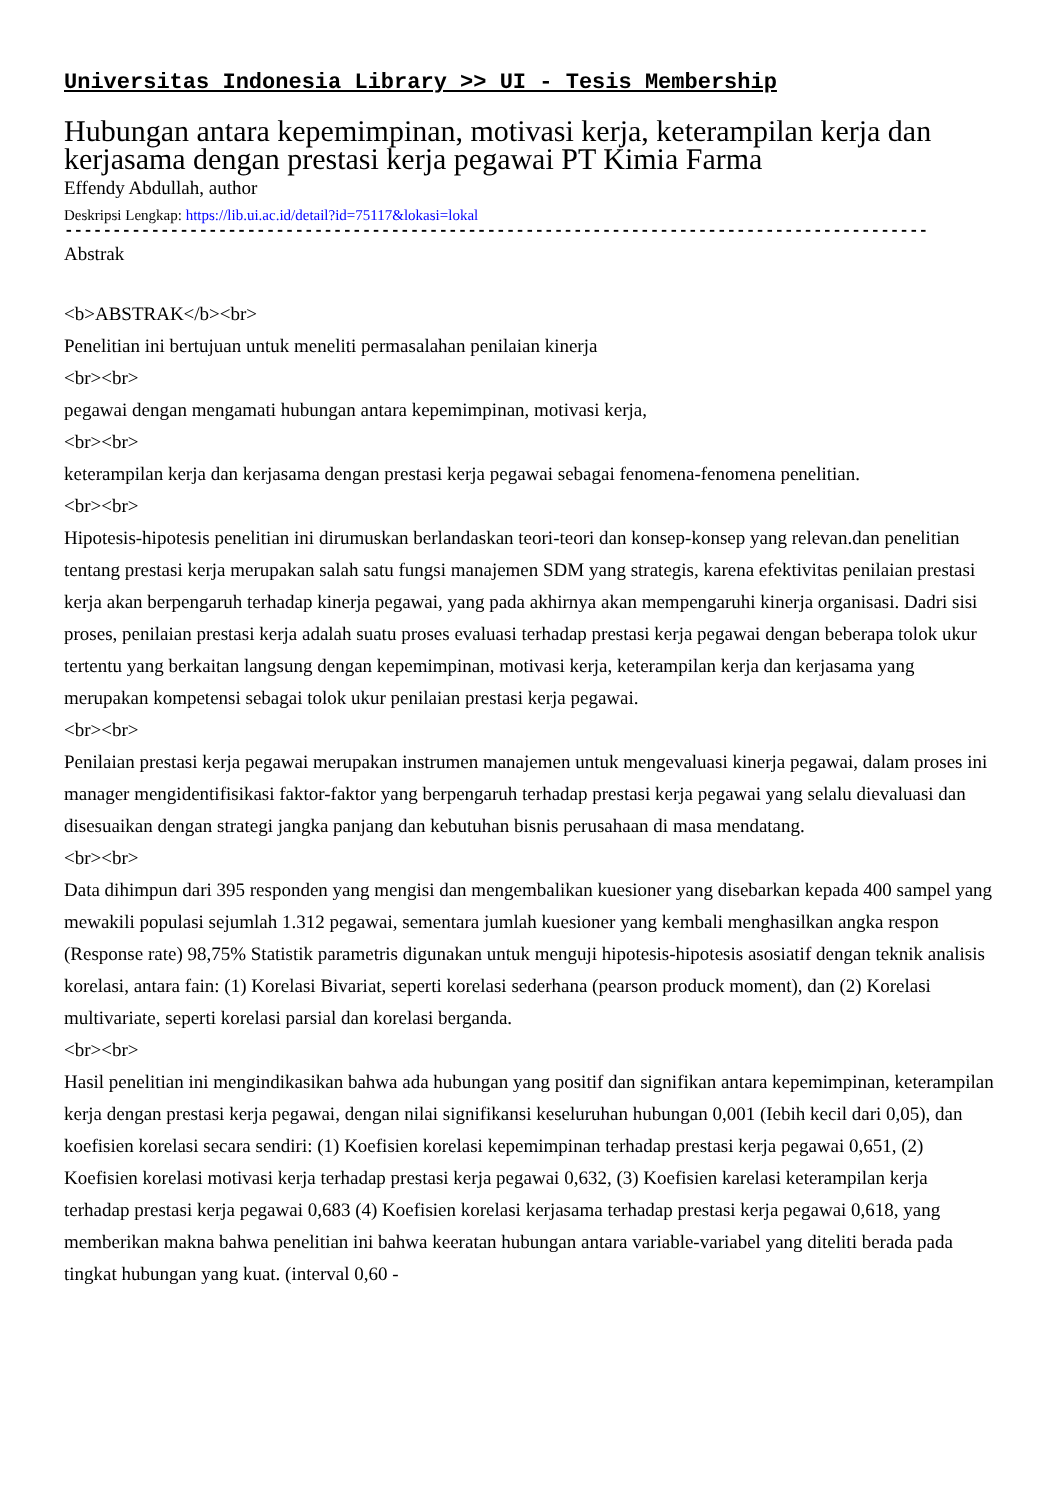Universitas Indonesia Library >> UI - Tesis Membership
Hubungan antara kepemimpinan, motivasi kerja, keterampilan kerja dan kerjasama dengan prestasi kerja pegawai PT Kimia Farma
Effendy Abdullah, author
Deskripsi Lengkap: https://lib.ui.ac.id/detail?id=75117&lokasi=lokal
------------------------------------------------------------------------------------------
Abstrak
<b>ABSTRAK</b><br>
Penelitian ini bertujuan untuk meneliti permasalahan penilaian kinerja
<br><br>
pegawai dengan mengamati hubungan antara kepemimpinan, motivasi kerja,
<br><br>
keterampilan kerja dan kerjasama dengan prestasi kerja pegawai sebagai fenomena-fenomena penelitian.
<br><br>
Hipotesis-hipotesis penelitian ini dirumuskan berlandaskan teori-teori dan konsep-konsep yang relevan.dan penelitian tentang prestasi kerja merupakan salah satu fungsi manajemen SDM yang strategis, karena efektivitas penilaian prestasi kerja akan berpengaruh terhadap kinerja pegawai, yang pada akhirnya akan mempengaruhi kinerja organisasi. Dadri sisi proses, penilaian prestasi kerja adalah suatu proses evaluasi terhadap prestasi kerja pegawai dengan beberapa tolok ukur tertentu yang berkaitan langsung dengan kepemimpinan, motivasi kerja, keterampilan kerja dan kerjasama yang merupakan kompetensi sebagai tolok ukur penilaian prestasi kerja pegawai.
<br><br>
Penilaian prestasi kerja pegawai merupakan instrumen manajemen untuk mengevaluasi kinerja pegawai, dalam proses ini manager mengidentifisikasi faktor-faktor yang berpengaruh terhadap prestasi kerja pegawai yang selalu dievaluasi dan disesuaikan dengan strategi jangka panjang dan kebutuhan bisnis perusahaan di masa mendatang.
<br><br>
Data dihimpun dari 395 responden yang mengisi dan mengembalikan kuesioner yang disebarkan kepada 400 sampel yang mewakili populasi sejumlah 1.312 pegawai, sementara jumlah kuesioner yang kembali menghasilkan angka respon (Response rate) 98,75% Statistik parametris digunakan untuk menguji hipotesis-hipotesis asosiatif dengan teknik analisis korelasi, antara fain: (1) Korelasi Bivariat, seperti korelasi sederhana (pearson produck moment), dan (2) Korelasi multivariate, seperti korelasi parsial dan korelasi berganda.
<br><br>
Hasil penelitian ini mengindikasikan bahwa ada hubungan yang positif dan signifikan antara kepemimpinan, keterampilan kerja dengan prestasi kerja pegawai, dengan nilai signifikansi keseluruhan hubungan 0,001 (Iebih kecil dari 0,05), dan koefisien korelasi secara sendiri: (1) Koefisien korelasi kepemimpinan terhadap prestasi kerja pegawai 0,651, (2) Koefisien korelasi motivasi kerja terhadap prestasi kerja pegawai 0,632, (3) Koefisien karelasi keterampilan kerja terhadap prestasi kerja pegawai 0,683 (4) Koefisien korelasi kerjasama terhadap prestasi kerja pegawai 0,618, yang memberikan makna bahwa penelitian ini bahwa keeratan hubungan antara variable-variabel yang diteliti berada pada tingkat hubungan yang kuat. (interval 0,60 -